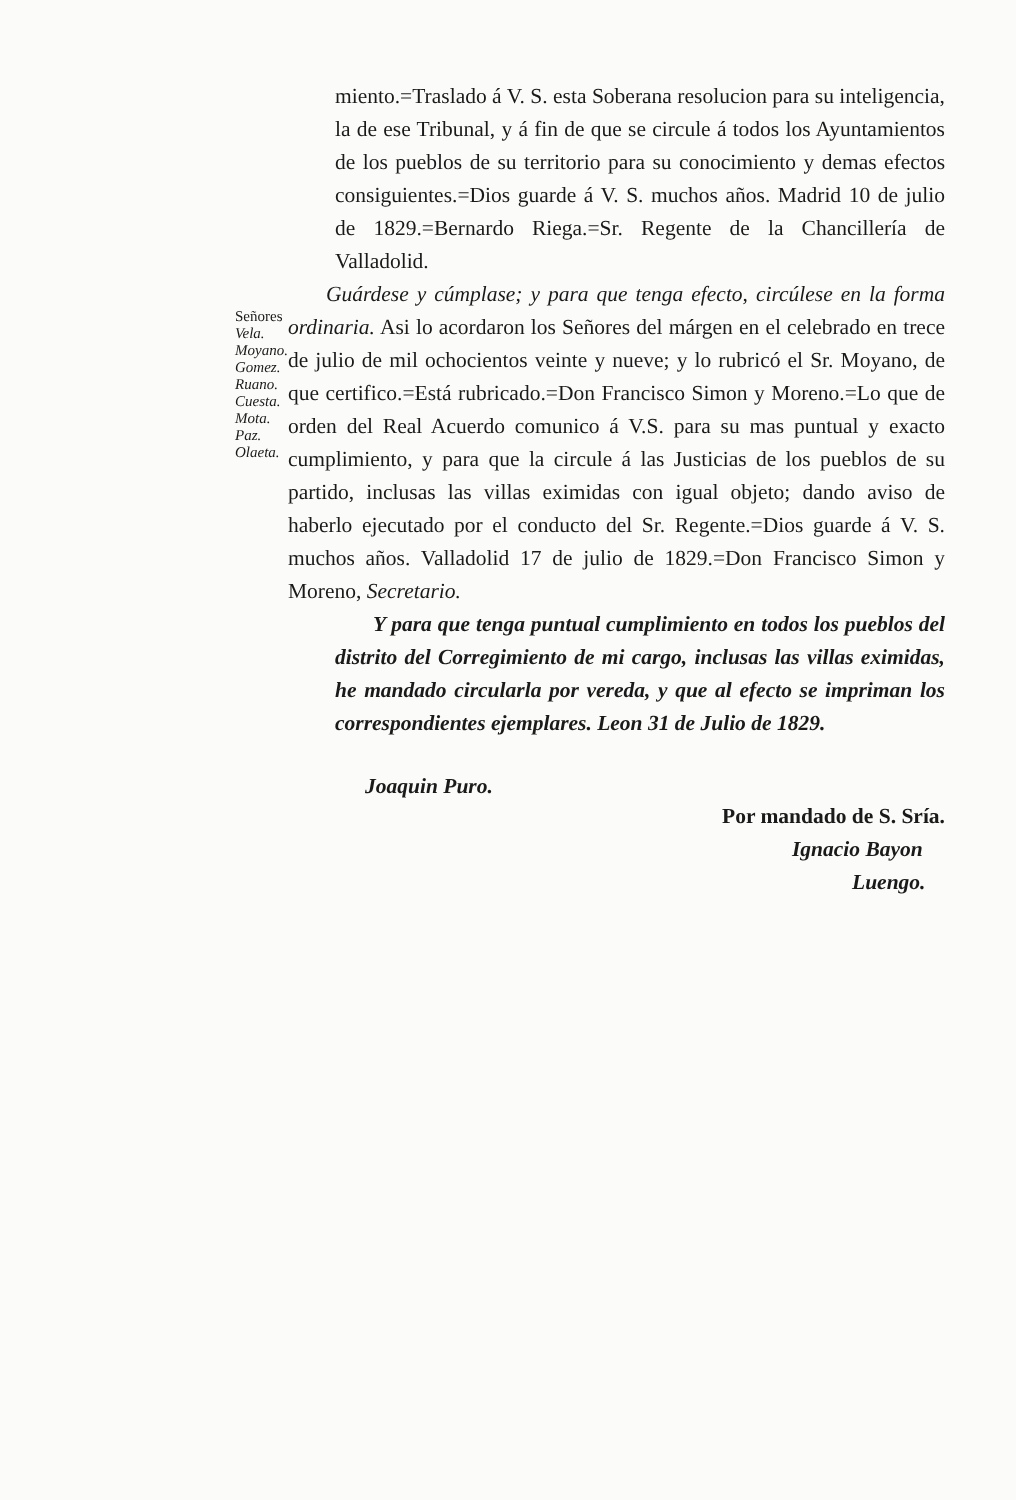miento.=Traslado á V. S. esta Soberana resolucion para su inteligencia, la de ese Tribunal, y á fin de que se circule á todos los Ayuntamientos de los pueblos de su territorio para su conocimiento y demas efectos consiguientes.=Dios guarde á V. S. muchos años. Madrid 10 de julio de 1829.=Bernardo Riega.=Sr. Regente de la Chancillería de Valladolid.
Señores
Vela.
Moyano.
Gomez.
Ruano.
Cuesta.
Mota.
Paz.
Olaeta.
Guárdese y cúmplase; y para que tenga efecto, circúlese en la forma ordinaria. Asi lo acordaron los Señores del márgen en el celebrado en trece de julio de mil ochocientos veinte y nueve; y lo rubricó el Sr. Moyano, de que certifico.=Está rubricado.=Don Francisco Simon y Moreno.=Lo que de orden del Real Acuerdo comunico á V.S. para su mas puntual y exacto cumplimiento, y para que la circule á las Justicias de los pueblos de su partido, inclusas las villas eximidas con igual objeto; dando aviso de haberlo ejecutado por el conducto del Sr. Regente.=Dios guarde á V. S. muchos años. Valladolid 17 de julio de 1829.=Don Francisco Simon y Moreno, Secretario.
Y para que tenga puntual cumplimiento en todos los pueblos del distrito del Corregimiento de mi cargo, inclusas las villas eximidas, he mandado circularla por vereda, y que al efecto se impriman los correspondientes ejemplares. Leon 31 de Julio de 1829.
Joaquin Puro.
Por mandado de S. Sría.
Ignacio Bayon
Luengo.